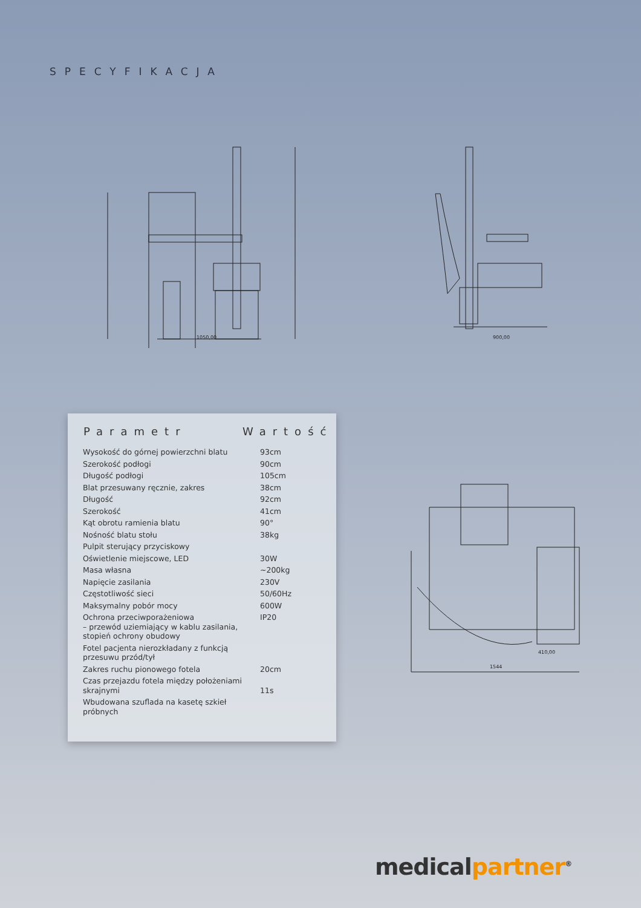SPECYFIKACJA
1050,00
900,00
410,00
1544
| Parametr | Wartość |
| --- | --- |
| Wysokość do górnej powierzchni blatu | 93cm |
| Szerokość podłogi | 90cm |
| Długość podłogi | 105cm |
| Blat przesuwany ręcznie, zakres | 38cm |
| Długość | 92cm |
| Szerokość | 41cm |
| Kąt obrotu ramienia blatu | 90° |
| Nośność blatu stołu | 38kg |
| Pulpit sterujący przyciskowy | |
| Oświetlenie miejscowe, LED | 30W |
| Masa własna | ~200kg |
| Napięcie zasilania | 230V |
| Częstotliwość sieci | 50/60Hz |
| Maksymalny pobór mocy | 600W |
| Ochrona przeciwporażeniowa – przewód uziemiający w kablu zasilania, stopień ochrony obudowy | IP20 |
| Fotel pacjenta nierozkładany z funkcją przesuwu przód/tył | |
| Zakres ruchu pionowego fotela | 20cm |
| Czas przejazdu fotela między położeniami skrajnymi | 11s |
| Wbudowana szuflada na kasetę szkieł próbnych | |
medicalpartner<sup>®</sup>